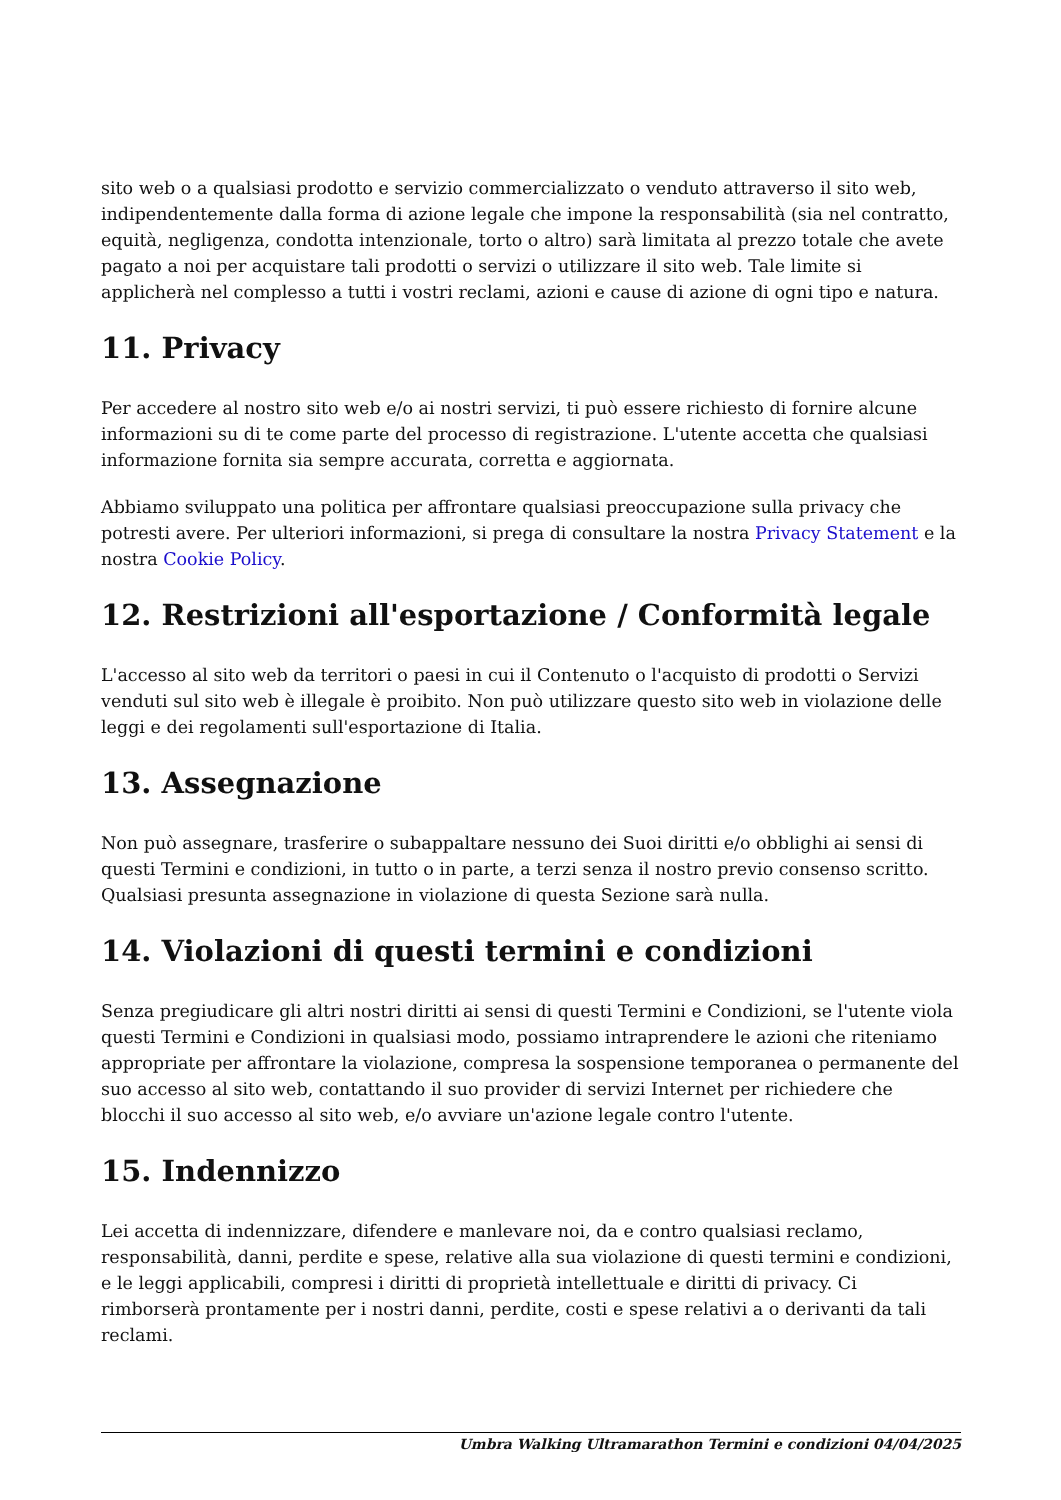sito web o a qualsiasi prodotto e servizio commercializzato o venduto attraverso il sito web, indipendentemente dalla forma di azione legale che impone la responsabilità (sia nel contratto, equità, negligenza, condotta intenzionale, torto o altro) sarà limitata al prezzo totale che avete pagato a noi per acquistare tali prodotti o servizi o utilizzare il sito web. Tale limite si applicherà nel complesso a tutti i vostri reclami, azioni e cause di azione di ogni tipo e natura.
11. Privacy
Per accedere al nostro sito web e/o ai nostri servizi, ti può essere richiesto di fornire alcune informazioni su di te come parte del processo di registrazione. L'utente accetta che qualsiasi informazione fornita sia sempre accurata, corretta e aggiornata.
Abbiamo sviluppato una politica per affrontare qualsiasi preoccupazione sulla privacy che potresti avere. Per ulteriori informazioni, si prega di consultare la nostra Privacy Statement e la nostra Cookie Policy.
12. Restrizioni all'esportazione / Conformità legale
L'accesso al sito web da territori o paesi in cui il Contenuto o l'acquisto di prodotti o Servizi venduti sul sito web è illegale è proibito. Non può utilizzare questo sito web in violazione delle leggi e dei regolamenti sull'esportazione di Italia.
13. Assegnazione
Non può assegnare, trasferire o subappaltare nessuno dei Suoi diritti e/o obblighi ai sensi di questi Termini e condizioni, in tutto o in parte, a terzi senza il nostro previo consenso scritto. Qualsiasi presunta assegnazione in violazione di questa Sezione sarà nulla.
14. Violazioni di questi termini e condizioni
Senza pregiudicare gli altri nostri diritti ai sensi di questi Termini e Condizioni, se l'utente viola questi Termini e Condizioni in qualsiasi modo, possiamo intraprendere le azioni che riteniamo appropriate per affrontare la violazione, compresa la sospensione temporanea o permanente del suo accesso al sito web, contattando il suo provider di servizi Internet per richiedere che blocchi il suo accesso al sito web, e/o avviare un'azione legale contro l'utente.
15. Indennizzo
Lei accetta di indennizzare, difendere e manlevare noi, da e contro qualsiasi reclamo, responsabilità, danni, perdite e spese, relative alla sua violazione di questi termini e condizioni, e le leggi applicabili, compresi i diritti di proprietà intellettuale e diritti di privacy. Ci rimborserà prontamente per i nostri danni, perdite, costi e spese relativi a o derivanti da tali reclami.
Umbra Walking Ultramarathon Termini e condizioni 04/04/2025